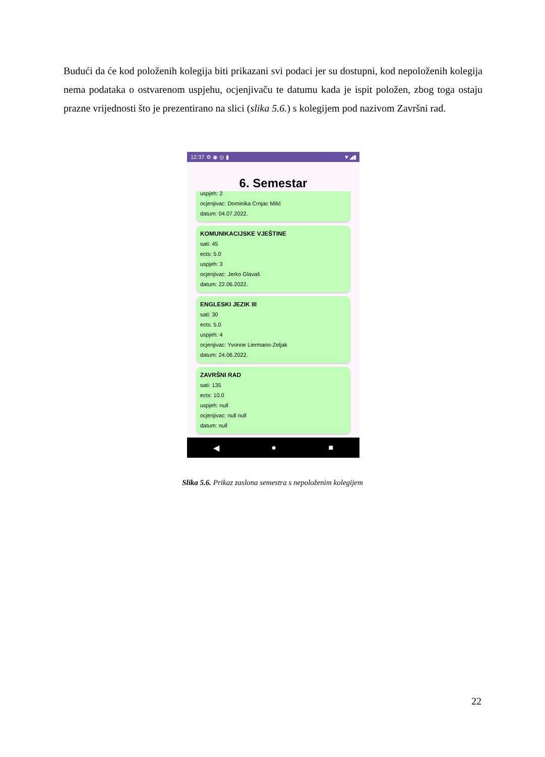Budući da će kod položenih kolegija biti prikazani svi podaci jer su dostupni, kod nepoloženih kolegija nema podataka o ostvarenom uspjehu, ocjenjivaču te datumu kada je ispit položen, zbog toga ostaju prazne vrijednosti što je prezentirano na slici (slika 5.6.) s kolegijem pod nazivom Završni rad.
12:37 ⚙ ◉ ◎ ▮ ▼◢▮
6. Semestar
uspjeh: 2
ocjenjivac: Dominika Crnjac Milić
datum: 04.07.2022.
KOMUNIKACIJSKE VJEŠTINE
sati: 45
ects: 5.0
uspjeh: 3
ocjenjivac: Jerko Glavaš
datum: 22.06.2022.
ENGLESKI JEZIK III
sati: 30
ects: 5.0
uspjeh: 4
ocjenjivac: Yvonne Liermann-Zeljak
datum: 24.06.2022.
ZAVRŠNI RAD
sati: 135
ects: 10.0
uspjeh: null
ocjenjivac: null null
datum: null
◀ ● ■
Slika 5.6. Prikaz zaslona semestra s nepoloženim kolegijem
22